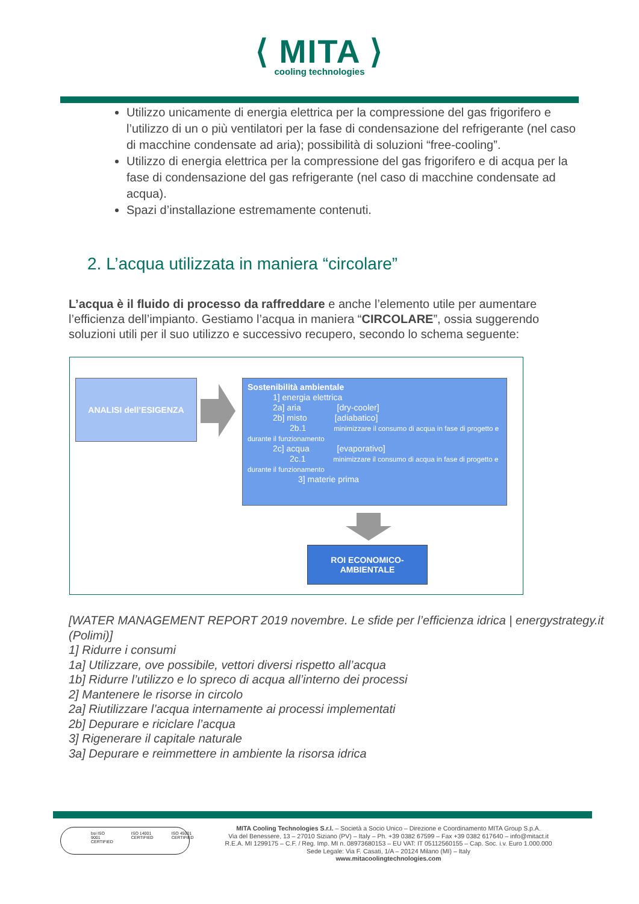⟨ MITA ⟩
cooling technologies
Utilizzo unicamente di energia elettrica per la compressione del gas frigorifero e l’utilizzo di un o più ventilatori per la fase di condensazione del refrigerante (nel caso di macchine condensate ad aria); possibilità di soluzioni “free-cooling”.
Utilizzo di energia elettrica per la compressione del gas frigorifero e di acqua per la fase di condensazione del gas refrigerante (nel caso di macchine condensate ad acqua).
Spazi d’installazione estremamente contenuti.
2. L’acqua utilizzata in maniera “circolare”
L’acqua è il fluido di processo da raffreddare e anche l’elemento utile per aumentare l’efficienza dell’impianto. Gestiamo l’acqua in maniera “CIRCOLARE”, ossia suggerendo soluzioni utili per il suo utilizzo e successivo recupero, secondo lo schema seguente:
ANALISI dell’ESIGENZA
Sostenibilità ambientale
   1] energia elettrica
   2a] aria     [dry-cooler]
   2b] misto    [adiabatico]
     2b.1    minimizzare il consumo di acqua in fase di progetto e durante il funzionamento
   2c] acqua    [evaporativo]
     2c.1    minimizzare il consumo di acqua in fase di progetto e durante il funzionamento
      3] materie prima
ROI ECONOMICO-
AMBIENTALE
[WATER MANAGEMENT REPORT 2019 novembre. Le sfide per l’efficienza idrica | energystrategy.it (Polimi)]
1] Ridurre i consumi
1a] Utilizzare, ove possibile, vettori diversi rispetto all’acqua
1b] Ridurre l’utilizzo e lo spreco di acqua all’interno dei processi
2] Mantenere le risorse in circolo
2a] Riutilizzare l’acqua internamente ai processi implementati
2b] Depurare e riciclare l’acqua
3] Rigenerare il capitale naturale
3a] Depurare e reimmettere in ambiente la risorsa idrica
bsi ISO 9001 CERTIFIED ISO 14001 CERTIFIED ISO 45001 CERTIFIED
MITA Cooling Technologies S.r.l. – Società a Socio Unico – Direzione e Coordinamento MITA Group S.p.A.
Via del Benessere, 13 – 27010 Siziano (PV) – Italy – Ph. +39 0382 67599 – Fax +39 0382 617640 – info@mitact.it
R.E.A. MI 1299175 – C.F. / Reg. Imp. MI n. 08973680153 – EU VAT: IT 05112560155 – Cap. Soc. i.v. Euro 1.000.000
Sede Legale: Via F. Casati, 1/A – 20124 Milano (MI) – Italy
www.mitacoolingtechnologies.com